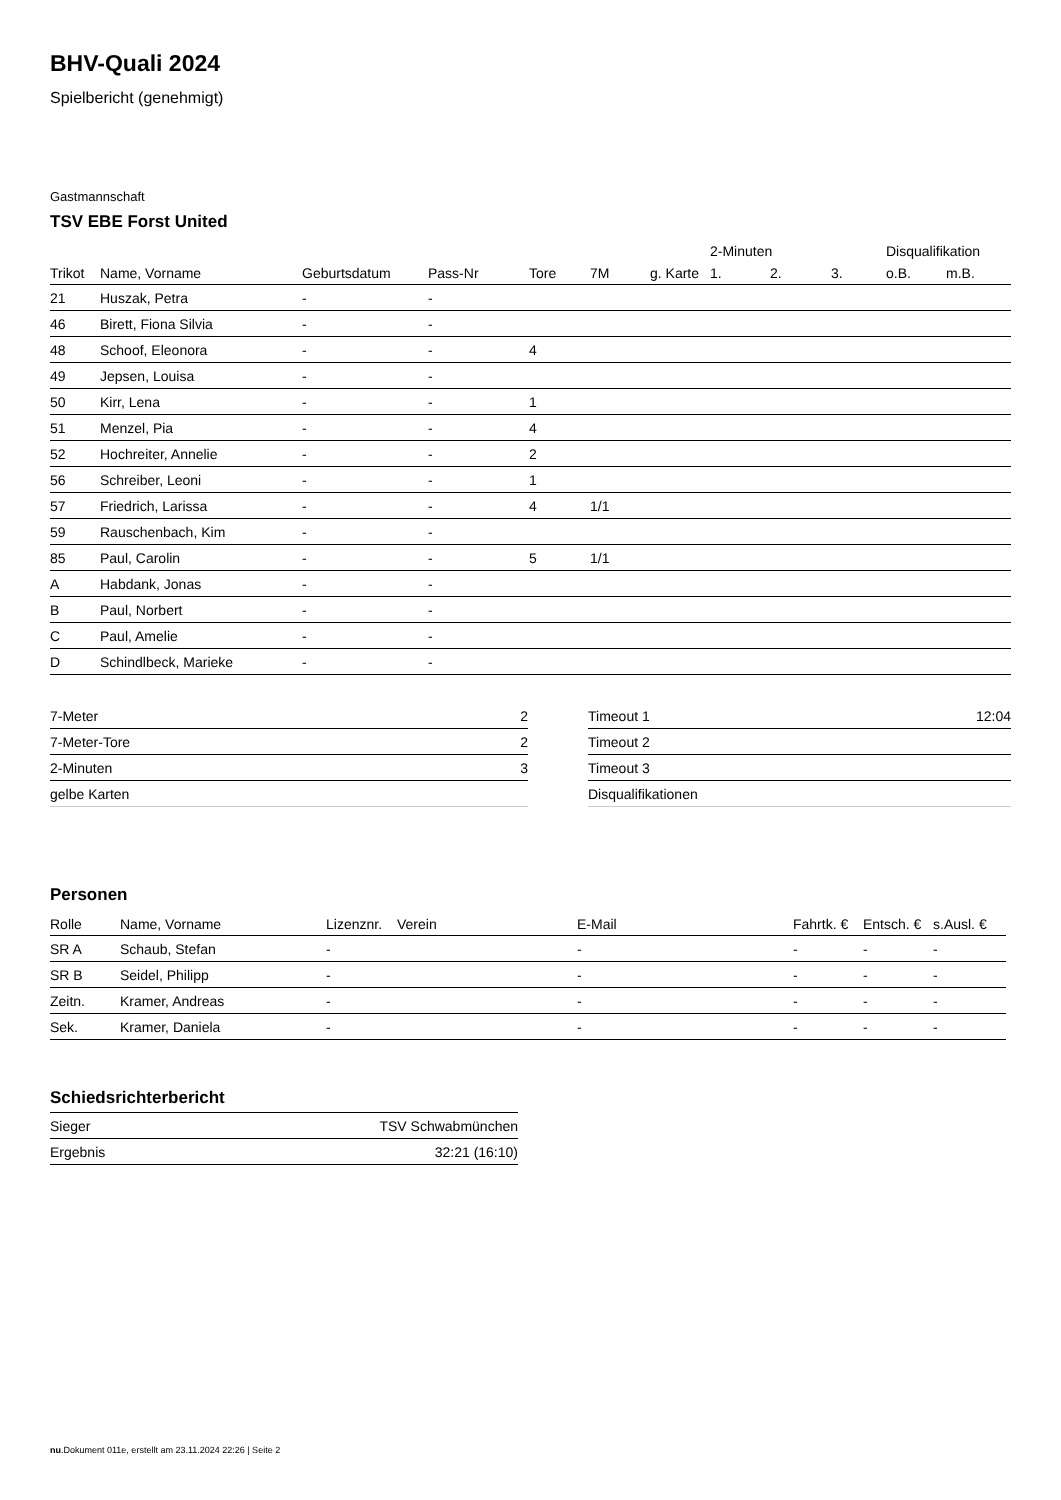BHV-Quali 2024
Spielbericht (genehmigt)
Gastmannschaft
TSV EBE Forst United
| | | | | | | | 2-Minuten | | | Disqualifikation | |
| --- | --- | --- | --- | --- | --- | --- | --- | --- | --- | --- | --- |
| Trikot | Name, Vorname | Geburtsdatum | Pass-Nr | Tore | 7M | g. Karte | 1. | 2. | 3. | o.B. | m.B. |
| 21 | Huszak, Petra | - | - | | | | | | | | |
| 46 | Birett, Fiona Silvia | - | - | | | | | | | | |
| 48 | Schoof, Eleonora | - | - | 4 | | | | | | | |
| 49 | Jepsen, Louisa | - | - | | | | | | | | |
| 50 | Kirr, Lena | - | - | 1 | | | | | | | |
| 51 | Menzel, Pia | - | - | 4 | | | | | | | |
| 52 | Hochreiter, Annelie | - | - | 2 | | | | | | | |
| 56 | Schreiber, Leoni | - | - | 1 | | | | | | | |
| 57 | Friedrich, Larissa | - | - | 4 | 1/1 | | | | | | |
| 59 | Rauschenbach, Kim | - | - | | | | | | | | |
| 85 | Paul, Carolin | - | - | 5 | 1/1 | | | | | | |
| A | Habdank, Jonas | - | - | | | | | | | | |
| B | Paul, Norbert | - | - | | | | | | | | |
| C | Paul, Amelie | - | - | | | | | | | | |
| D | Schindlbeck, Marieke | - | - | | | | | | | | |
| 7-Meter | 2 |
| 7-Meter-Tore | 2 |
| 2-Minuten | 3 |
| gelbe Karten | |
| Timeout 1 | 12:04 |
| Timeout 2 | |
| Timeout 3 | |
| Disqualifikationen | |
Personen
| Rolle | Name, Vorname | Lizenznr. | Verein | E-Mail | Fahrtk. € | Entsch. € | s.Ausl. € |
| --- | --- | --- | --- | --- | --- | --- | --- |
| SR A | Schaub, Stefan | - | | - | - | - | - |
| SR B | Seidel, Philipp | - | | - | - | - | - |
| Zeitn. | Kramer, Andreas | - | | - | - | - | - |
| Sek. | Kramer, Daniela | - | | - | - | - | - |
Schiedsrichterbericht
| Sieger | TSV Schwabmünchen |
| Ergebnis | 32:21 (16:10) |
nu.Dokument 011e, erstellt am 23.11.2024 22:26 | Seite 2